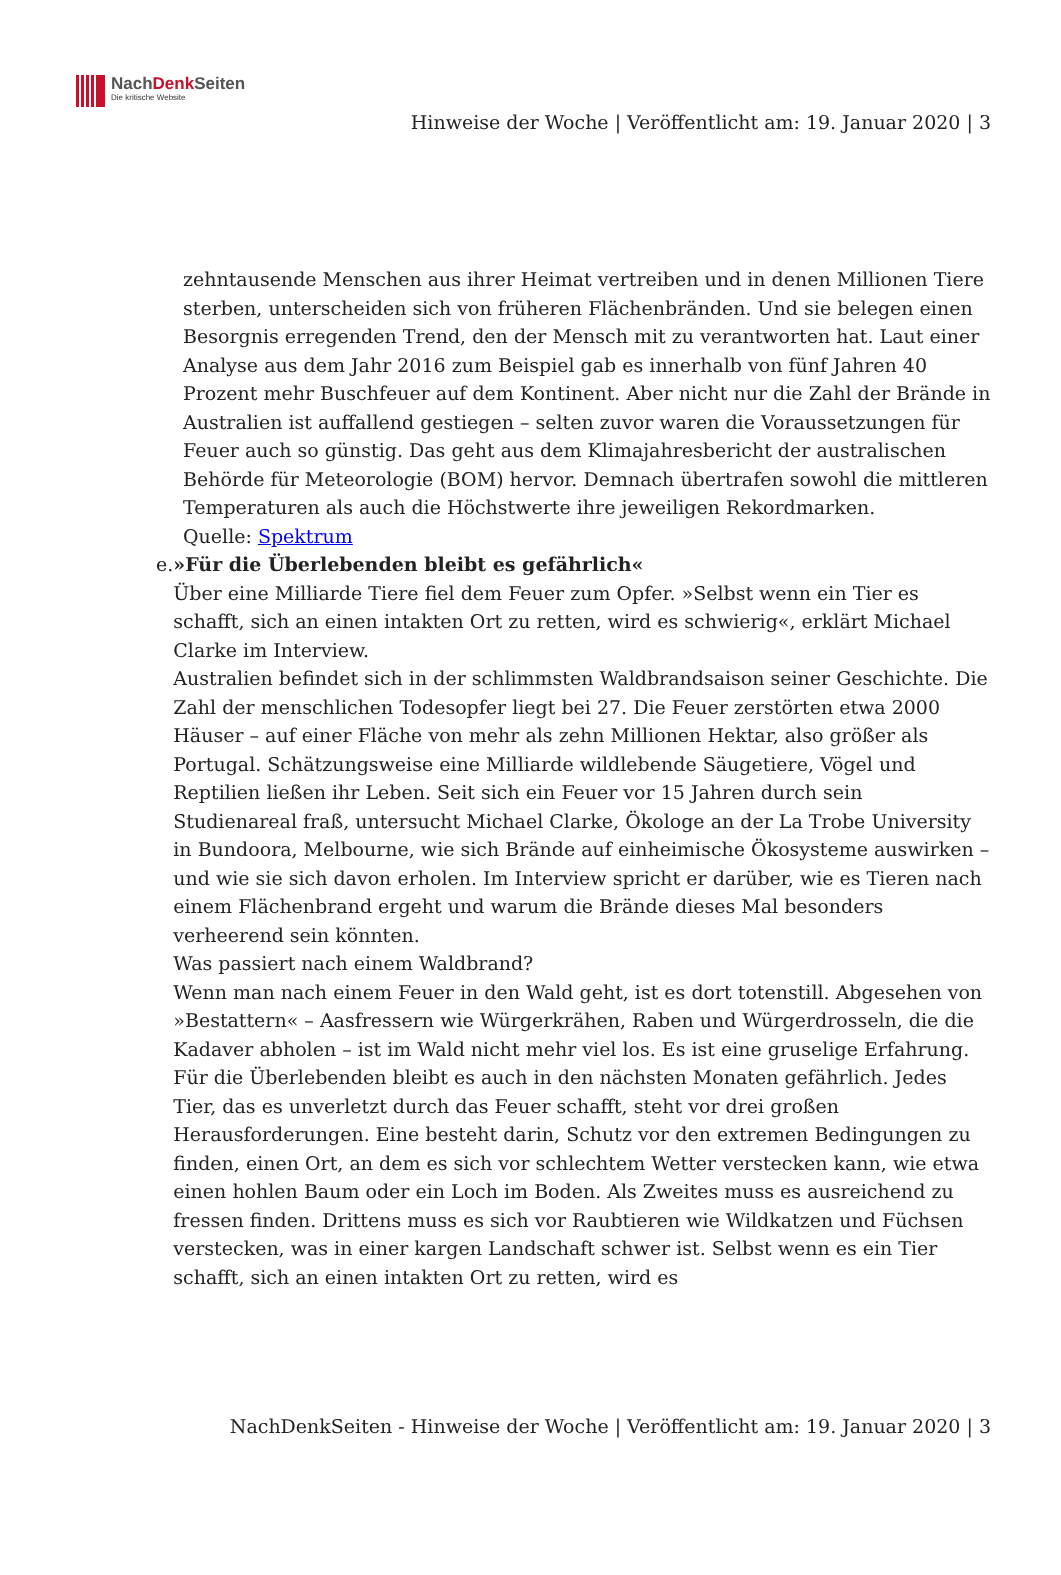NachDenk Seiten
Die kritische Website
Hinweise der Woche | Veröffentlicht am: 19. Januar 2020 | 3
zehntausende Menschen aus ihrer Heimat vertreiben und in denen Millionen Tiere sterben, unterscheiden sich von früheren Flächenbränden. Und sie belegen einen Besorgnis erregenden Trend, den der Mensch mit zu verantworten hat. Laut einer Analyse aus dem Jahr 2016 zum Beispiel gab es innerhalb von fünf Jahren 40 Prozent mehr Buschfeuer auf dem Kontinent. Aber nicht nur die Zahl der Brände in Australien ist auffallend gestiegen – selten zuvor waren die Voraussetzungen für Feuer auch so günstig. Das geht aus dem Klimajahresbericht der australischen Behörde für Meteorologie (BOM) hervor. Demnach übertrafen sowohl die mittleren Temperaturen als auch die Höchstwerte ihre jeweiligen Rekordmarken.
Quelle: Spektrum
e. »Für die Überlebenden bleibt es gefährlich«
Über eine Milliarde Tiere fiel dem Feuer zum Opfer. »Selbst wenn ein Tier es schafft, sich an einen intakten Ort zu retten, wird es schwierig«, erklärt Michael Clarke im Interview.
Australien befindet sich in der schlimmsten Waldbrandsaison seiner Geschichte. Die Zahl der menschlichen Todesopfer liegt bei 27. Die Feuer zerstörten etwa 2000 Häuser – auf einer Fläche von mehr als zehn Millionen Hektar, also größer als Portugal. Schätzungsweise eine Milliarde wildlebende Säugetiere, Vögel und Reptilien ließen ihr Leben. Seit sich ein Feuer vor 15 Jahren durch sein Studienareal fraß, untersucht Michael Clarke, Ökologe an der La Trobe University in Bundoora, Melbourne, wie sich Brände auf einheimische Ökosysteme auswirken – und wie sie sich davon erholen. Im Interview spricht er darüber, wie es Tieren nach einem Flächenbrand ergeht und warum die Brände dieses Mal besonders verheerend sein könnten.
Was passiert nach einem Waldbrand?
Wenn man nach einem Feuer in den Wald geht, ist es dort totenstill. Abgesehen von »Bestattern« – Aasfressern wie Würgerkrähen, Raben und Würgerdrosseln, die die Kadaver abholen – ist im Wald nicht mehr viel los. Es ist eine gruselige Erfahrung.
Für die Überlebenden bleibt es auch in den nächsten Monaten gefährlich. Jedes Tier, das es unverletzt durch das Feuer schafft, steht vor drei großen Herausforderungen. Eine besteht darin, Schutz vor den extremen Bedingungen zu finden, einen Ort, an dem es sich vor schlechtem Wetter verstecken kann, wie etwa einen hohlen Baum oder ein Loch im Boden. Als Zweites muss es ausreichend zu fressen finden. Drittens muss es sich vor Raubtieren wie Wildkatzen und Füchsen verstecken, was in einer kargen Landschaft schwer ist. Selbst wenn es ein Tier schafft, sich an einen intakten Ort zu retten, wird es
NachDenkSeiten - Hinweise der Woche | Veröffentlicht am: 19. Januar 2020 | 3